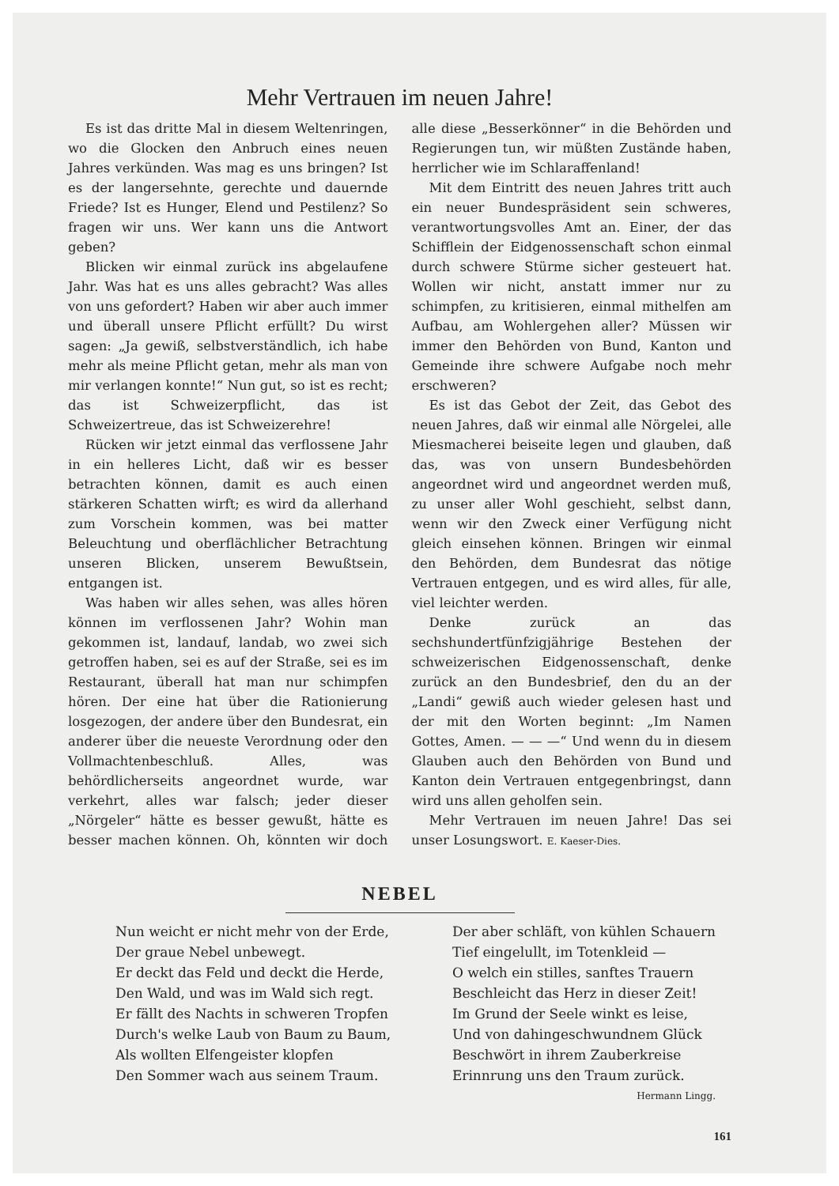Mehr Vertrauen im neuen Jahre!
Es ist das dritte Mal in diesem Weltenringen, wo die Glocken den Anbruch eines neuen Jahres verkünden. Was mag es uns bringen? Ist es der langersehnte, gerechte und dauernde Friede? Ist es Hunger, Elend und Pestilenz? So fragen wir uns. Wer kann uns die Antwort geben?
Blicken wir einmal zurück ins abgelaufene Jahr. Was hat es uns alles gebracht? Was alles von uns gefordert? Haben wir aber auch immer und überall unsere Pflicht erfüllt? Du wirst sagen: „Ja gewiß, selbstverständlich, ich habe mehr als meine Pflicht getan, mehr als man von mir verlangen konnte!“ Nun gut, so ist es recht; das ist Schweizerpflicht, das ist Schweizertreue, das ist Schweizerehre!
Rücken wir jetzt einmal das verflossene Jahr in ein helleres Licht, daß wir es besser betrachten können, damit es auch einen stärkeren Schatten wirft; es wird da allerhand zum Vorschein kommen, was bei matter Beleuchtung und oberflächlicher Betrachtung unseren Blicken, unserem Bewußtsein, entgangen ist.
Was haben wir alles sehen, was alles hören können im verflossenen Jahr? Wohin man gekommen ist, landauf, landab, wo zwei sich getroffen haben, sei es auf der Straße, sei es im Restaurant, überall hat man nur schimpfen hören. Der eine hat über die Rationierung losgezogen, der andere über den Bundesrat, ein anderer über die neueste Verordnung oder den Vollmachtenbeschluß. Alles, was behördlicherseits angeordnet wurde, war verkehrt, alles war falsch; jeder dieser „Nörgeler“ hätte es besser gewußt, hätte es besser machen können. Oh, könnten wir doch alle diese „Besserkönner“ in die Behörden und Regierungen tun, wir müßten Zustände haben, herrlicher wie im Schlaraffenland!
Mit dem Eintritt des neuen Jahres tritt auch ein neuer Bundespräsident sein schweres, verantwortungsvolles Amt an. Einer, der das Schifflein der Eidgenossenschaft schon einmal durch schwere Stürme sicher gesteuert hat. Wollen wir nicht, anstatt immer nur zu schimpfen, zu kritisieren, einmal mithelfen am Aufbau, am Wohlergehen aller? Müssen wir immer den Behörden von Bund, Kanton und Gemeinde ihre schwere Aufgabe noch mehr erschweren?
Es ist das Gebot der Zeit, das Gebot des neuen Jahres, daß wir einmal alle Nörgelei, alle Miesmacherei beiseite legen und glauben, daß das, was von unsern Bundesbehörden angeordnet wird und angeordnet werden muß, zu unser aller Wohl geschieht, selbst dann, wenn wir den Zweck einer Verfügung nicht gleich einsehen können. Bringen wir einmal den Behörden, dem Bundesrat das nötige Vertrauen entgegen, und es wird alles, für alle, viel leichter werden.
Denke zurück an das sechshundertfünfzigjährige Bestehen der schweizerischen Eidgenossenschaft, denke zurück an den Bundesbrief, den du an der „Landi“ gewiß auch wieder gelesen hast und der mit den Worten beginnt: „Im Namen Gottes, Amen. — — —“ Und wenn du in diesem Glauben auch den Behörden von Bund und Kanton dein Vertrauen entgegenbringst, dann wird uns allen geholfen sein.
Mehr Vertrauen im neuen Jahre! Das sei unser Losungswort. E. Kaeser-Dies.
NEBEL
Nun weicht er nicht mehr von der Erde,
Der graue Nebel unbewegt.
Er deckt das Feld und deckt die Herde,
Den Wald, und was im Wald sich regt.
Er fällt des Nachts in schweren Tropfen
Durch's welke Laub von Baum zu Baum,
Als wollten Elfengeister klopfen
Den Sommer wach aus seinem Traum.
Der aber schläft, von kühlen Schauern
Tief eingelullt, im Totenkleid —
O welch ein stilles, sanftes Trauern
Beschleicht das Herz in dieser Zeit!
Im Grund der Seele winkt es leise,
Und von dahingeschwundnem Glück
Beschwört in ihrem Zauberkreise
Erinnrung uns den Traum zurück.
Hermann Lingg.
161